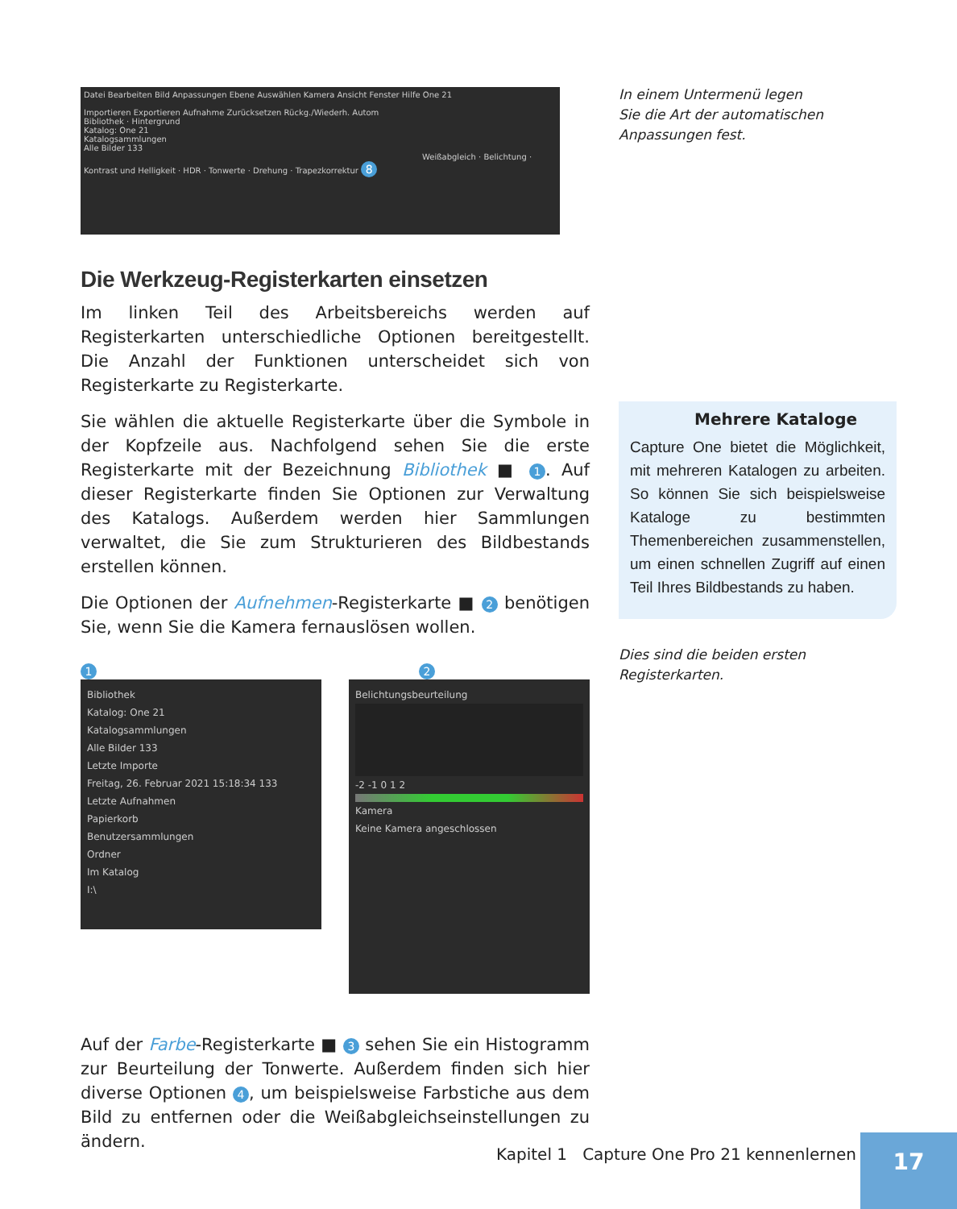Datei Bearbeiten Bild Anpassungen Ebene Auswählen Kamera Ansicht Fenster Hilfe One 21
Importieren Exportieren Aufnahme Zurücksetzen Rückg./Wiederh. Autom
Bibliothek · Hintergrund
Katalog: One 21
Katalogsammlungen
Alle Bilder 133
Weißabgleich · Belichtung · Kontrast und Helligkeit · HDR · Tonwerte · Drehung · Trapezkorrektur 8
Die Werkzeug-Registerkarten einsetzen
Im linken Teil des Arbeitsbereichs werden auf Registerkarten unterschiedliche Optionen bereitgestellt. Die Anzahl der Funktionen unterscheidet sich von Registerkarte zu Registerkarte.
Sie wählen die aktuelle Registerkarte über die Symbole in der Kopfzeile aus. Nachfolgend sehen Sie die erste Registerkarte mit der Bezeichnung Bibliothek ■ 1. Auf dieser Registerkarte finden Sie Optionen zur Verwaltung des Katalogs. Außerdem werden hier Sammlungen verwaltet, die Sie zum Strukturieren des Bildbestands erstellen können.
Die Optionen der Aufnehmen-Registerkarte ■ 2 benötigen Sie, wenn Sie die Kamera fernauslösen wollen.
1 2
Bibliothek
Katalog: One 21
Katalogsammlungen
Alle Bilder 133
Letzte Importe
Freitag, 26. Februar 2021 15:18:34 133
Letzte Aufnahmen
Papierkorb
Benutzersammlungen
Ordner
Im Katalog
I:\
Belichtungsbeurteilung
-2 -1 0 1 2
Kamera
Keine Kamera angeschlossen
Auf der Farbe-Registerkarte ■ 3 sehen Sie ein Histogramm zur Beurteilung der Tonwerte. Außerdem finden sich hier diverse Optionen 4, um beispielsweise Farbstiche aus dem Bild zu entfernen oder die Weißabgleichseinstellungen zu ändern.
In einem Untermenü legen
Sie die Art der automatischen
Anpassungen fest.
Mehrere Kataloge
Capture One bietet die Möglichkeit, mit mehreren Katalogen zu arbeiten. So können Sie sich beispielsweise Kataloge zu bestimmten Themenbereichen zusammenstellen, um einen schnellen Zugriff auf einen Teil Ihres Bildbestands zu haben.
Dies sind die beiden ersten
Registerkarten.
Kapitel 1 Capture One Pro 21 kennenlernen
17